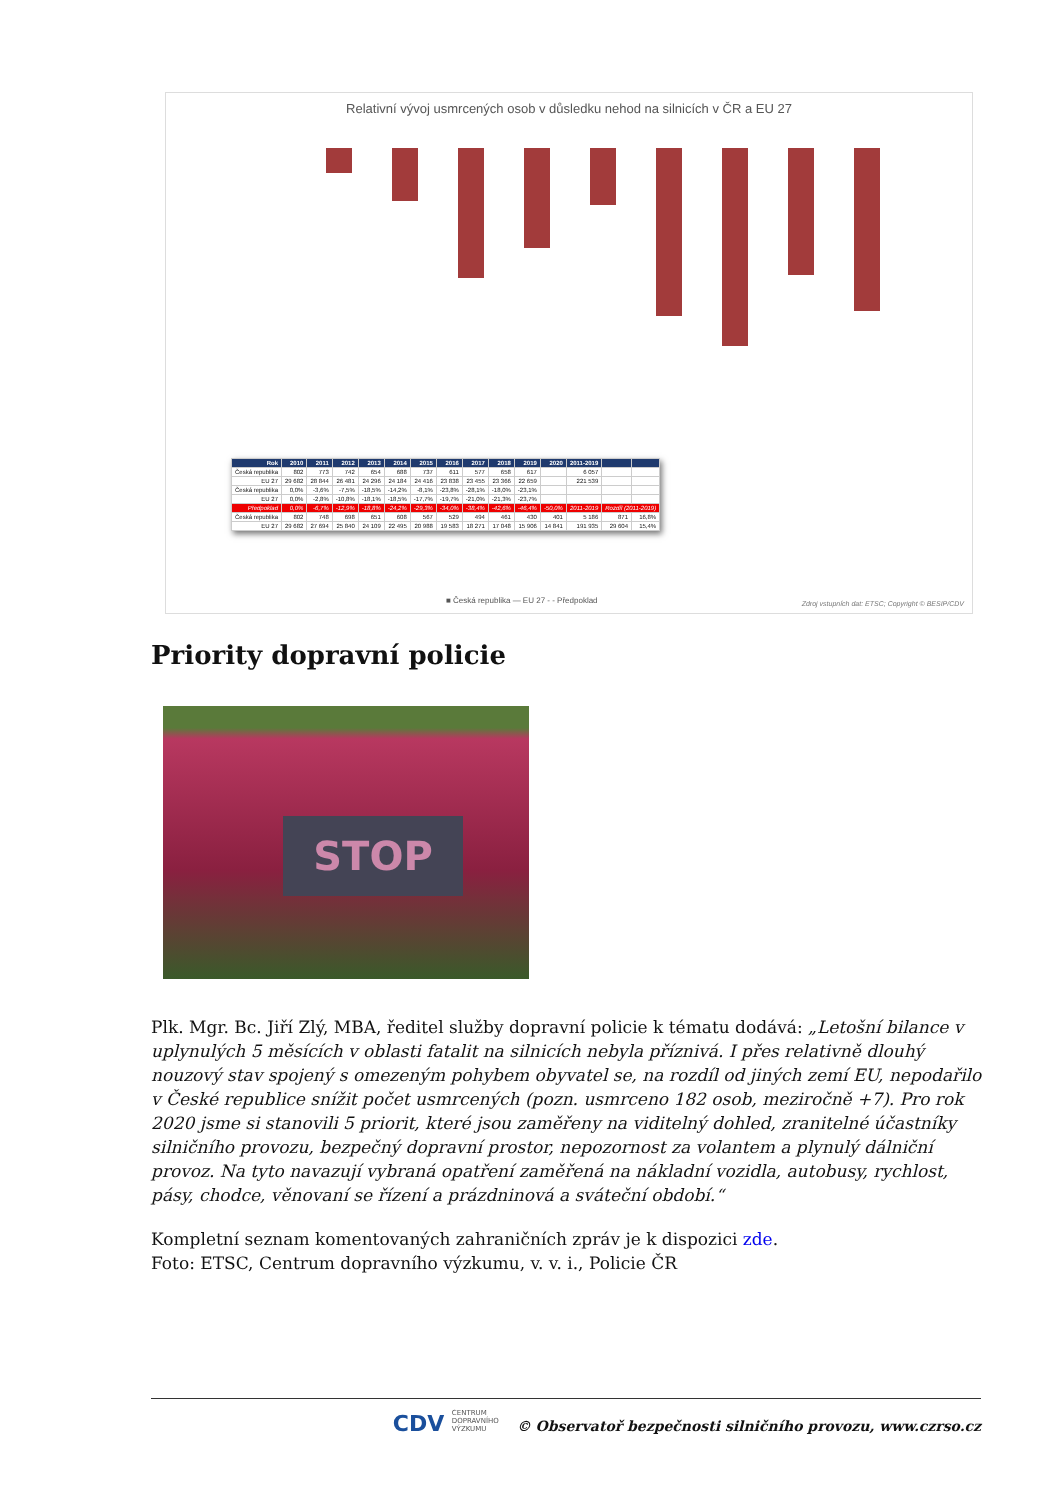Relativní vývoj usmrcených osob v důsledku nehod na silnicích v ČR a EU 27
| Rok | 2010 | 2011 | 2012 | 2013 | 2014 | 2015 | 2016 | 2017 | 2018 | 2019 | 2020 | 2011-2019 | | |
| --- | --- | --- | --- | --- | --- | --- | --- | --- | --- | --- | --- | --- | --- | --- |
| Česká republika | 802 | 773 | 742 | 654 | 688 | 737 | 611 | 577 | 658 | 617 | | 6 057 | | |
| EU 27 | 29 682 | 28 844 | 26 481 | 24 296 | 24 184 | 24 416 | 23 838 | 23 455 | 23 366 | 22 659 | | 221 539 | | |
| Česká republika | 0,0% | -3,6% | -7,5% | -18,5% | -14,2% | -8,1% | -23,8% | -28,1% | -18,0% | -23,1% | | | | |
| EU 27 | 0,0% | -2,8% | -10,8% | -18,1% | -18,5% | -17,7% | -19,7% | -21,0% | -21,3% | -23,7% | | | | |
| Předpoklad | 0,0% | -6,7% | -12,9% | -18,8% | -24,2% | -29,3% | -34,0% | -38,4% | -42,6% | -46,4% | -50,0% | 2011-2019 | Rozdíl (2011-2019) | |
| Česká republika | 802 | 748 | 698 | 651 | 608 | 567 | 529 | 494 | 461 | 430 | 401 | 5 186 | 871 | 16,8% |
| EU 27 | 29 682 | 27 694 | 25 840 | 24 109 | 22 495 | 20 988 | 19 583 | 18 271 | 17 048 | 15 906 | 14 841 | 191 935 | 29 604 | 15,4% |
■ Česká republika — EU 27 - - Předpoklad
Zdroj vstupních dat: ETSC; Copyright © BESIP/CDV
Priority dopravní policie
STOP
Plk. Mgr. Bc. Jiří Zlý, MBA, ředitel služby dopravní policie k tématu dodává: „Letošní bilance v uplynulých 5 měsících v oblasti fatalit na silnicích nebyla příznivá. I přes relativně dlouhý nouzový stav spojený s omezeným pohybem obyvatel se, na rozdíl od jiných zemí EU, nepodařilo v České republice snížit počet usmrcených (pozn. usmrceno 182 osob, meziročně +7). Pro rok 2020 jsme si stanovili 5 priorit, které jsou zaměřeny na viditelný dohled, zranitelné účastníky silničního provozu, bezpečný dopravní prostor, nepozornost za volantem a plynulý dálniční provoz. Na tyto navazují vybraná opatření zaměřená na nákladní vozidla, autobusy, rychlost, pásy, chodce, věnovaní se řízení a prázdninová a sváteční období.“
Kompletní seznam komentovaných zahraničních zpráv je k dispozici zde.
Foto: ETSC, Centrum dopravního výzkumu, v. v. i., Policie ČR
CDV CENTRUM DOPRAVNÍHO VÝZKUMU © Observatoř bezpečnosti silničního provozu, www.czrso.cz